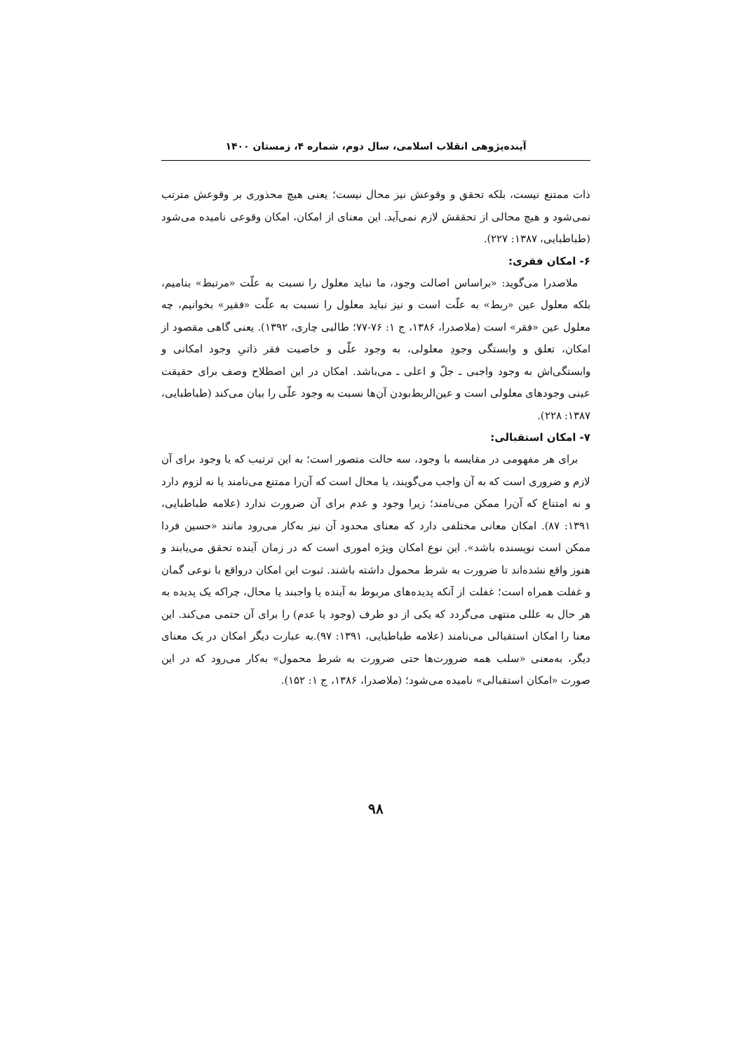آینده‌پژوهی انقلاب اسلامی، سال دوم، شماره ۴، زمستان ۱۴۰۰
ذات ممتنع نیست، بلکه تحقق و وقوعش نیز محال نیست؛ یعنی هیچ محذوری بر وقوعش مترتب نمی‌شود و هیچ محالی از تحققش لازم نمی‌آید. این معنای از امکان، امکان وقوعی نامیده می‌شود (طباطبایی، ۱۳۸۷: ۲۲۷).
۶- امکان فقری:
ملاصدرا می‌گوید: «براساس اصالت وجود، ما نباید معلول را نسبت به علّت «مرتبط» بنامیم، بلکه معلول عین «ربط» به علّت است و نیز نباید معلول را نسبت به علّت «فقیر» بخوانیم، چه معلول عین «فقر» است (ملاصدرا، ۱۳۸۶، ج ۱: ۷۶-۷۷؛ طالبی چاری، ۱۳۹۲). یعنی گاهی مقصود از امکان، تعلق و وابستگی وجودِ معلولی، به وجود علّی و خاصیت فقر ذاتیِ وجود امکانی و وابستگی‌اش به وجود واجبی ـ جلّ و اعلی ـ می‌باشد. امکان در این اصطلاح وصف برای حقیقت عینی وجودهای معلولی است و عین‌الربط‌بودن آن‌ها نسبت به وجود علّی را بیان می‌کند (طباطبایی، ۱۳۸۷: ۲۲۸).
۷- امکان استقبالی:
برای هر مفهومی در مقایسه با وجود، سه حالت متصور است؛ به این ترتیب که یا وجود برای آن لازم و ضروری است که به آن واجب می‌گویند، یا محال است که آن‌را ممتنع می‌نامند یا نه لزوم دارد و نه امتناع که آن‌را ممکن می‌نامند؛ زیرا وجود و عدم برای آن ضرورت ندارد (علامه طباطبایی، ۱۳۹۱: ۸۷). امکان معانی مختلفی دارد که معنای محدود آن نیز به‌کار می‌رود مانند «حسین فردا ممکن است نویسنده باشد». این نوع امکان ویژه اموری است که در زمان آینده تحقق می‌یابند و هنوز واقع نشده‌اند تا ضرورت به شرط محمول داشته باشند. ثبوت این امکان درواقع با نوعی گمان و غفلت همراه است؛ غفلت از آنکه پدیده‌های مربوط به آینده یا واجبند یا محال، چراکه یک پدیده به هر حال به عللی منتهی می‌گردد که یکی از دو طرف (وجود یا عدم) را برای آن حتمی می‌کند. این معنا را امکان استقبالی می‌نامند (علامه طباطبایی، ۱۳۹۱: ۹۷).به عبارت دیگر امکان در یک معنای دیگر، به‌معنی «سلب همه ضرورت‌ها حتی ضرورت به شرط محمول» به‌کار می‌رود که در این صورت «امکان استقبالی» نامیده می‌شود؛ (ملاصدرا، ۱۳۸۶، ج ۱: ۱۵۲).
۹۸